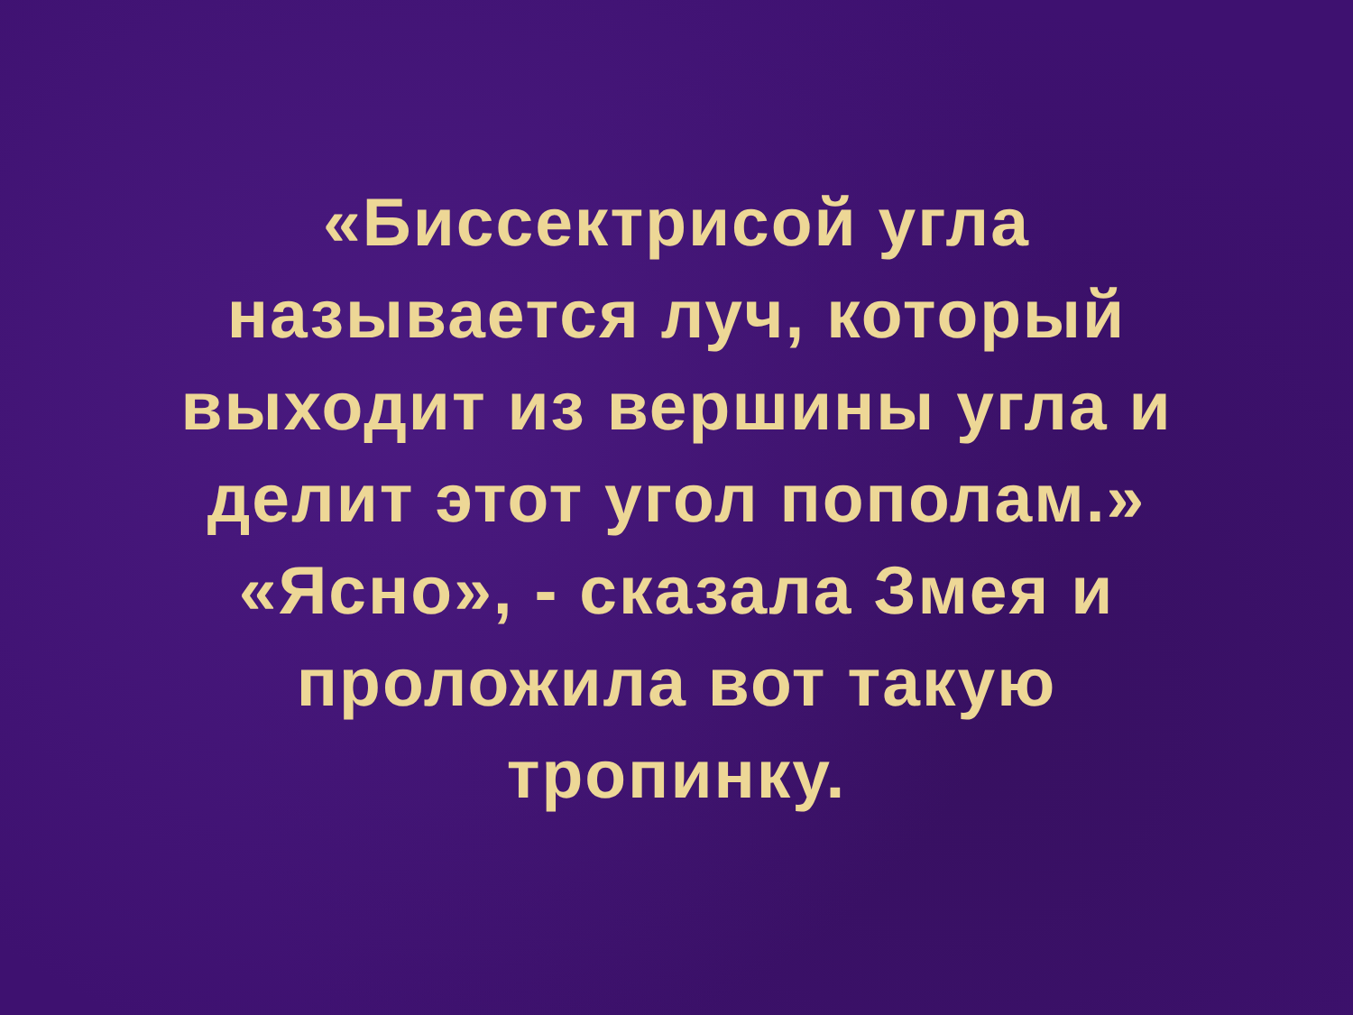«Биссектрисой угла
называется луч, который
выходит из вершины угла и
делит этот угол пополам.»
«Ясно», - сказала Змея и
проложила вот такую
тропинку.